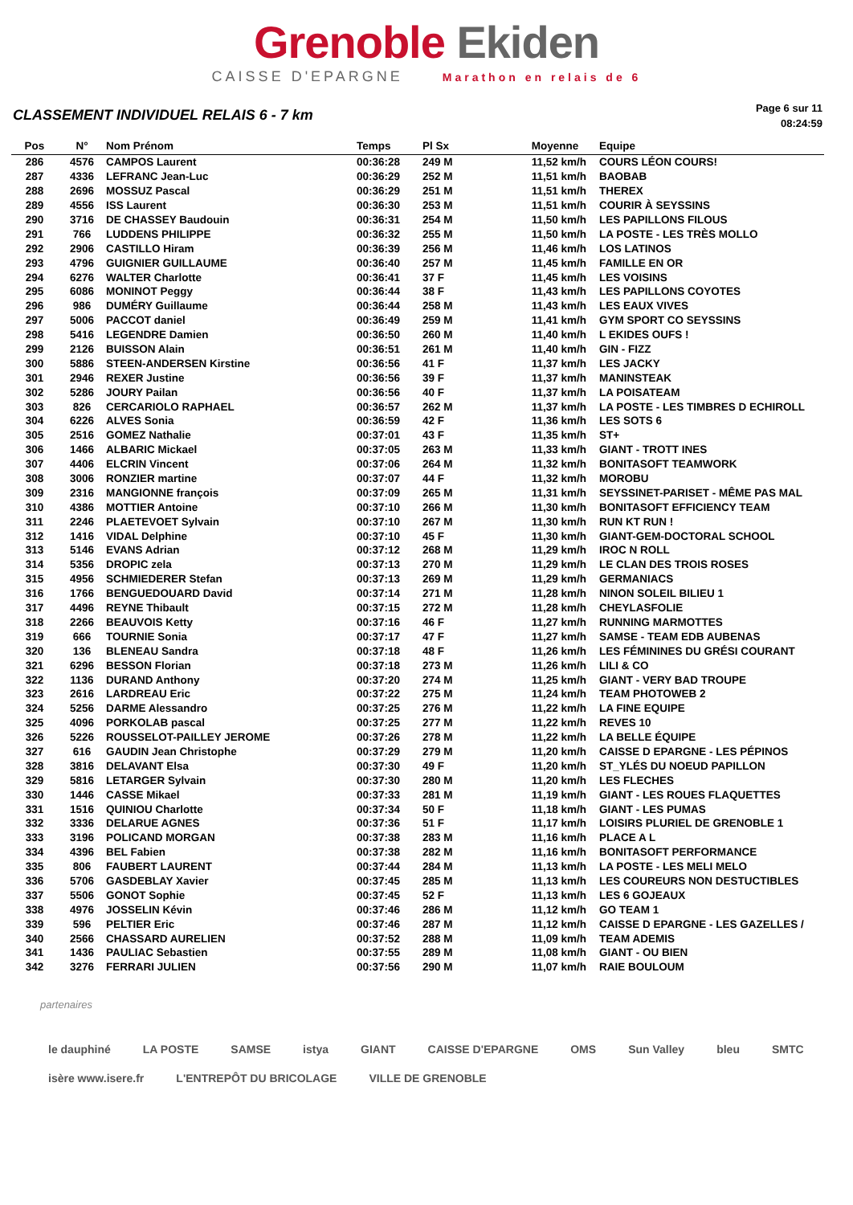Grenoble Ekiden
CAISSE D'EPARGNE Marathon en relais de 6
CLASSEMENT INDIVIDUEL RELAIS 6 - 7 km
Page 6 sur 11
08:24:59
| Pos | N° | Nom Prénom | Temps | Pl Sx | Moyenne | Equipe |
| --- | --- | --- | --- | --- | --- | --- |
| 286 | 4576 | CAMPOS Laurent | 00:36:28 | 249 M | 11,52 km/h | COURS LÉON COURS! |
| 287 | 4336 | LEFRANC Jean-Luc | 00:36:29 | 252 M | 11,51 km/h | BAOBAB |
| 288 | 2696 | MOSSUZ Pascal | 00:36:29 | 251 M | 11,51 km/h | THEREX |
| 289 | 4556 | ISS Laurent | 00:36:30 | 253 M | 11,51 km/h | COURIR À SEYSSINS |
| 290 | 3716 | DE CHASSEY Baudouin | 00:36:31 | 254 M | 11,50 km/h | LES PAPILLONS FILOUS |
| 291 | 766 | LUDDENS PHILIPPE | 00:36:32 | 255 M | 11,50 km/h | LA POSTE - LES TRÈS MOLLO |
| 292 | 2906 | CASTILLO Hiram | 00:36:39 | 256 M | 11,46 km/h | LOS LATINOS |
| 293 | 4796 | GUIGNIER GUILLAUME | 00:36:40 | 257 M | 11,45 km/h | FAMILLE EN OR |
| 294 | 6276 | WALTER Charlotte | 00:36:41 | 37 F | 11,45 km/h | LES VOISINS |
| 295 | 6086 | MONINOT Peggy | 00:36:44 | 38 F | 11,43 km/h | LES PAPILLONS COYOTES |
| 296 | 986 | DUMÉRY Guillaume | 00:36:44 | 258 M | 11,43 km/h | LES EAUX VIVES |
| 297 | 5006 | PACCOT daniel | 00:36:49 | 259 M | 11,41 km/h | GYM SPORT CO SEYSSINS |
| 298 | 5416 | LEGENDRE Damien | 00:36:50 | 260 M | 11,40 km/h | L EKIDES OUFS ! |
| 299 | 2126 | BUISSON Alain | 00:36:51 | 261 M | 11,40 km/h | GIN - FIZZ |
| 300 | 5886 | STEEN-ANDERSEN Kirstine | 00:36:56 | 41 F | 11,37 km/h | LES JACKY |
| 301 | 2946 | REXER Justine | 00:36:56 | 39 F | 11,37 km/h | MANINSTEAK |
| 302 | 5286 | JOURY Pailan | 00:36:56 | 40 F | 11,37 km/h | LA POISATEAM |
| 303 | 826 | CERCARIOLO RAPHAEL | 00:36:57 | 262 M | 11,37 km/h | LA POSTE - LES TIMBRES D ECHIROLL |
| 304 | 6226 | ALVES Sonia | 00:36:59 | 42 F | 11,36 km/h | LES SOTS 6 |
| 305 | 2516 | GOMEZ Nathalie | 00:37:01 | 43 F | 11,35 km/h | ST+ |
| 306 | 1466 | ALBARIC Mickael | 00:37:05 | 263 M | 11,33 km/h | GIANT - TROTT INES |
| 307 | 4406 | ELCRIN Vincent | 00:37:06 | 264 M | 11,32 km/h | BONITASOFT TEAMWORK |
| 308 | 3006 | RONZIER martine | 00:37:07 | 44 F | 11,32 km/h | MOROBU |
| 309 | 2316 | MANGIONNE françois | 00:37:09 | 265 M | 11,31 km/h | SEYSSINET-PARISET - MÊME PAS MAL |
| 310 | 4386 | MOTTIER Antoine | 00:37:10 | 266 M | 11,30 km/h | BONITASOFT EFFICIENCY TEAM |
| 311 | 2246 | PLAETEVOET Sylvain | 00:37:10 | 267 M | 11,30 km/h | RUN KT RUN ! |
| 312 | 1416 | VIDAL Delphine | 00:37:10 | 45 F | 11,30 km/h | GIANT-GEM-DOCTORAL SCHOOL |
| 313 | 5146 | EVANS Adrian | 00:37:12 | 268 M | 11,29 km/h | IROC N ROLL |
| 314 | 5356 | DROPIC zela | 00:37:13 | 270 M | 11,29 km/h | LE CLAN DES TROIS ROSES |
| 315 | 4956 | SCHMIEDERER Stefan | 00:37:13 | 269 M | 11,29 km/h | GERMANIACS |
| 316 | 1766 | BENGUEDOUARD David | 00:37:14 | 271 M | 11,28 km/h | NINON SOLEIL BILIEU 1 |
| 317 | 4496 | REYNE Thibault | 00:37:15 | 272 M | 11,28 km/h | CHEYLASFOLIE |
| 318 | 2266 | BEAUVOIS Ketty | 00:37:16 | 46 F | 11,27 km/h | RUNNING MARMOTTES |
| 319 | 666 | TOURNIE Sonia | 00:37:17 | 47 F | 11,27 km/h | SAMSE - TEAM EDB AUBENAS |
| 320 | 136 | BLENEAU Sandra | 00:37:18 | 48 F | 11,26 km/h | LES FÉMININES DU GRÉSI COURANT |
| 321 | 6296 | BESSON Florian | 00:37:18 | 273 M | 11,26 km/h | LILI & CO |
| 322 | 1136 | DURAND Anthony | 00:37:20 | 274 M | 11,25 km/h | GIANT - VERY BAD TROUPE |
| 323 | 2616 | LARDREAU Eric | 00:37:22 | 275 M | 11,24 km/h | TEAM PHOTOWEB 2 |
| 324 | 5256 | DARME Alessandro | 00:37:25 | 276 M | 11,22 km/h | LA FINE EQUIPE |
| 325 | 4096 | PORKOLAB pascal | 00:37:25 | 277 M | 11,22 km/h | REVES 10 |
| 326 | 5226 | ROUSSELOT-PAILLEY JEROME | 00:37:26 | 278 M | 11,22 km/h | LA BELLE ÉQUIPE |
| 327 | 616 | GAUDIN Jean Christophe | 00:37:29 | 279 M | 11,20 km/h | CAISSE D EPARGNE - LES PÉPINOS |
| 328 | 3816 | DELAVANT Elsa | 00:37:30 | 49 F | 11,20 km/h | ST_YLÉS DU NOEUD PAPILLON |
| 329 | 5816 | LETARGER Sylvain | 00:37:30 | 280 M | 11,20 km/h | LES FLECHES |
| 330 | 1446 | CASSE Mikael | 00:37:33 | 281 M | 11,19 km/h | GIANT - LES ROUES FLAQUETTES |
| 331 | 1516 | QUINIOU Charlotte | 00:37:34 | 50 F | 11,18 km/h | GIANT - LES PUMAS |
| 332 | 3336 | DELARUE AGNES | 00:37:36 | 51 F | 11,17 km/h | LOISIRS PLURIEL DE GRENOBLE 1 |
| 333 | 3196 | POLICAND MORGAN | 00:37:38 | 283 M | 11,16 km/h | PLACE A L |
| 334 | 4396 | BEL Fabien | 00:37:38 | 282 M | 11,16 km/h | BONITASOFT PERFORMANCE |
| 335 | 806 | FAUBERT LAURENT | 00:37:44 | 284 M | 11,13 km/h | LA POSTE - LES MELI MELO |
| 336 | 5706 | GASDEBLAY Xavier | 00:37:45 | 285 M | 11,13 km/h | LES COUREURS NON DESTUCTIBLES |
| 337 | 5506 | GONOT Sophie | 00:37:45 | 52 F | 11,13 km/h | LES 6 GOJEAUX |
| 338 | 4976 | JOSSELIN Kévin | 00:37:46 | 286 M | 11,12 km/h | GO TEAM 1 |
| 339 | 596 | PELTIER Eric | 00:37:46 | 287 M | 11,12 km/h | CAISSE D EPARGNE - LES GAZELLES / |
| 340 | 2566 | CHASSARD AURELIEN | 00:37:52 | 288 M | 11,09 km/h | TEAM ADEMIS |
| 341 | 1436 | PAULIAC Sebastien | 00:37:55 | 289 M | 11,08 km/h | GIANT - OU BIEN |
| 342 | 3276 | FERRARI JULIEN | 00:37:56 | 290 M | 11,07 km/h | RAIE BOULOUM |
partenaires
le dauphiné LA POSTE SAMSE istya GIANT CAISSE D'EPARGNE OMS Sun Valley bleu SMTC isère www.isere.fr L'ENTREPÔT DU BRICOLAGE VILLE DE GRENOBLE